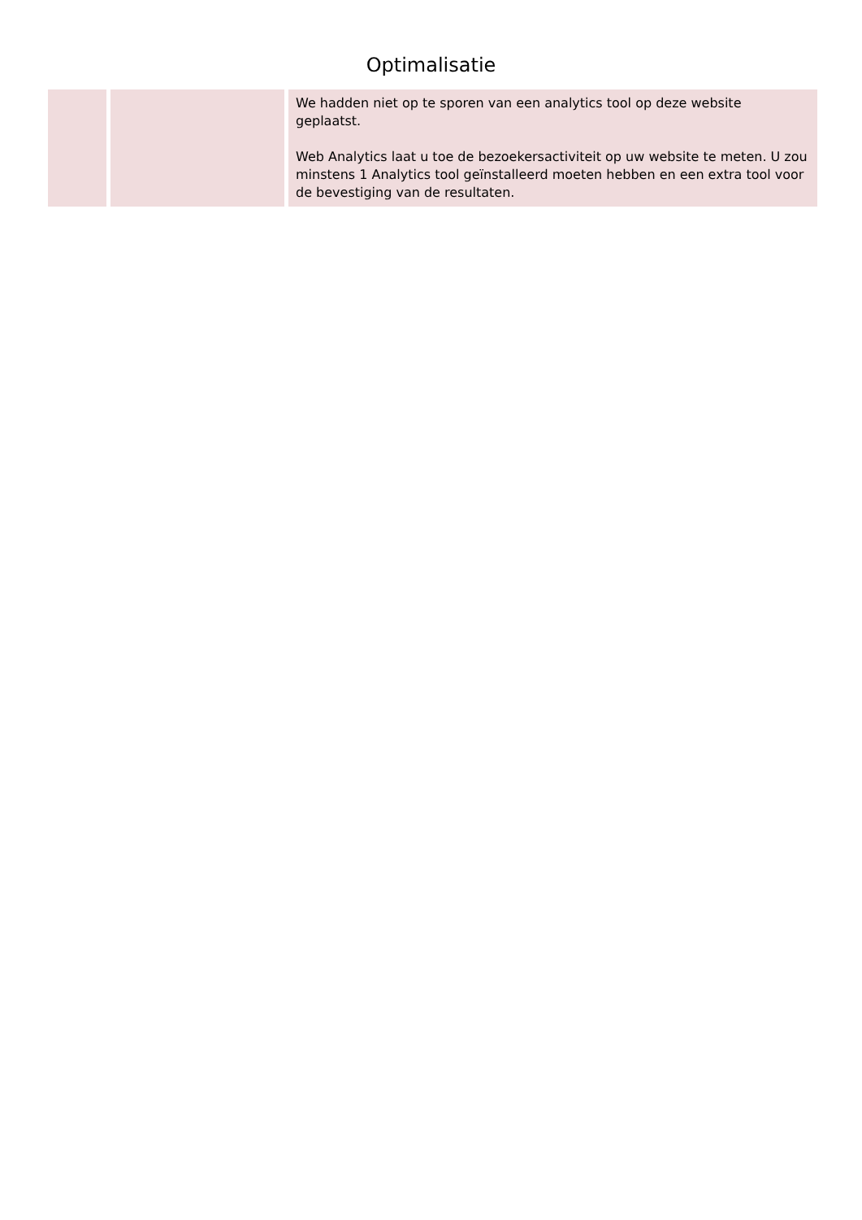Optimalisatie
| | | We hadden niet op te sporen van een analytics tool op deze website geplaatst. Web Analytics laat u toe de bezoekersactiviteit op uw website te meten. U zou minstens 1 Analytics tool geïnstalleerd moeten hebben en een extra tool voor de bevestiging van de resultaten. |